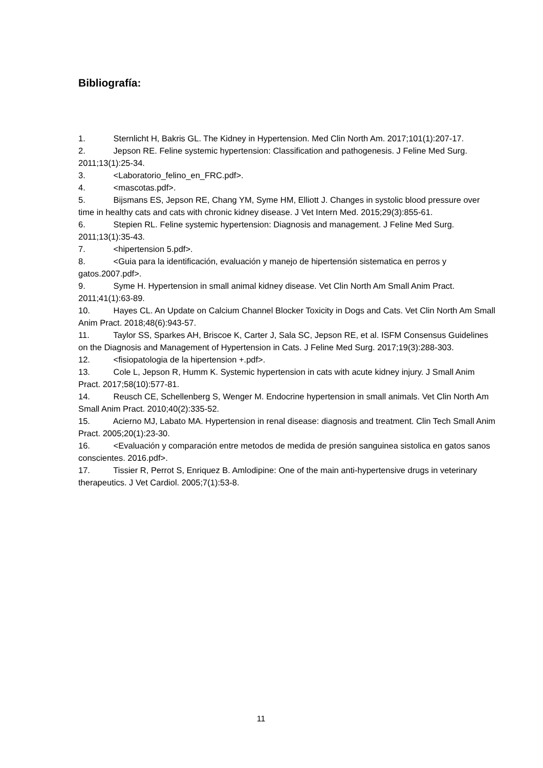Bibliografía:
1. Sternlicht H, Bakris GL. The Kidney in Hypertension. Med Clin North Am. 2017;101(1):207-17.
2. Jepson RE. Feline systemic hypertension: Classification and pathogenesis. J Feline Med Surg. 2011;13(1):25-34.
3. <Laboratorio_felino_en_FRC.pdf>.
4. <mascotas.pdf>.
5. Bijsmans ES, Jepson RE, Chang YM, Syme HM, Elliott J. Changes in systolic blood pressure over time in healthy cats and cats with chronic kidney disease. J Vet Intern Med. 2015;29(3):855-61.
6. Stepien RL. Feline systemic hypertension: Diagnosis and management. J Feline Med Surg. 2011;13(1):35-43.
7. <hipertension 5.pdf>.
8. <Guia para la identificación, evaluación y manejo de hipertensión sistematica en perros y gatos.2007.pdf>.
9. Syme H. Hypertension in small animal kidney disease. Vet Clin North Am Small Anim Pract. 2011;41(1):63-89.
10. Hayes CL. An Update on Calcium Channel Blocker Toxicity in Dogs and Cats. Vet Clin North Am Small Anim Pract. 2018;48(6):943-57.
11. Taylor SS, Sparkes AH, Briscoe K, Carter J, Sala SC, Jepson RE, et al. ISFM Consensus Guidelines on the Diagnosis and Management of Hypertension in Cats. J Feline Med Surg. 2017;19(3):288-303.
12. <fisiopatologia de la hipertension +.pdf>.
13. Cole L, Jepson R, Humm K. Systemic hypertension in cats with acute kidney injury. J Small Anim Pract. 2017;58(10):577-81.
14. Reusch CE, Schellenberg S, Wenger M. Endocrine hypertension in small animals. Vet Clin North Am Small Anim Pract. 2010;40(2):335-52.
15. Acierno MJ, Labato MA. Hypertension in renal disease: diagnosis and treatment. Clin Tech Small Anim Pract. 2005;20(1):23-30.
16. <Evaluación y comparación entre metodos de medida de presión sanguinea sistolica en gatos sanos conscientes. 2016.pdf>.
17. Tissier R, Perrot S, Enriquez B. Amlodipine: One of the main anti-hypertensive drugs in veterinary therapeutics. J Vet Cardiol. 2005;7(1):53-8.
11